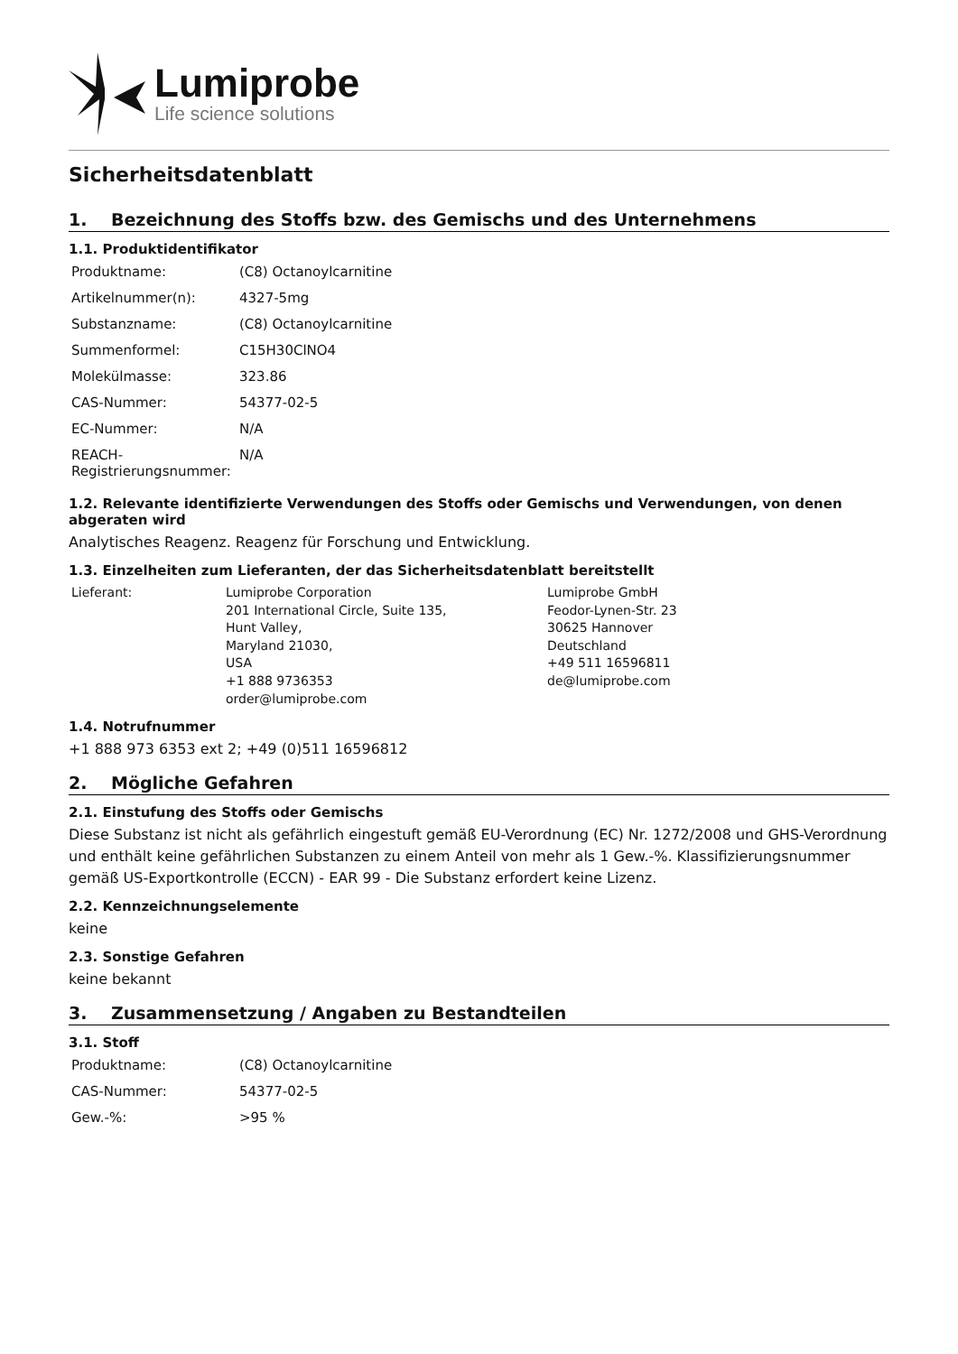Lumiprobe
Life science solutions
Sicherheitsdatenblatt
1. Bezeichnung des Stoffs bzw. des Gemischs und des Unternehmens
1.1. Produktidentifikator
| Produktname: | (C8) Octanoylcarnitine |
| Artikelnummer(n): | 4327-5mg |
| Substanzname: | (C8) Octanoylcarnitine |
| Summenformel: | C15H30ClNO4 |
| Molekülmasse: | 323.86 |
| CAS-Nummer: | 54377-02-5 |
| EC-Nummer: | N/A |
| REACH-Registrierungsnummer: | N/A |
1.2. Relevante identifizierte Verwendungen des Stoffs oder Gemischs und Verwendungen, von denen abgeraten wird
Analytisches Reagenz. Reagenz für Forschung und Entwicklung.
1.3. Einzelheiten zum Lieferanten, der das Sicherheitsdatenblatt bereitstellt
| Lieferant: | Lumiprobe Corporation 201 International Circle, Suite 135, Hunt Valley, Maryland 21030, USA +1 888 9736353 order@lumiprobe.com | Lumiprobe GmbH Feodor-Lynen-Str. 23 30625 Hannover Deutschland +49 511 16596811 de@lumiprobe.com |
1.4. Notrufnummer
+1 888 973 6353 ext 2; +49 (0)511 16596812
2. Mögliche Gefahren
2.1. Einstufung des Stoffs oder Gemischs
Diese Substanz ist nicht als gefährlich eingestuft gemäß EU-Verordnung (EC) Nr. 1272/2008 und GHS-Verordnung und enthält keine gefährlichen Substanzen zu einem Anteil von mehr als 1 Gew.-%. Klassifizierungsnummer gemäß US-Exportkontrolle (ECCN) - EAR 99 - Die Substanz erfordert keine Lizenz.
2.2. Kennzeichnungselemente
keine
2.3. Sonstige Gefahren
keine bekannt
3. Zusammensetzung / Angaben zu Bestandteilen
3.1. Stoff
| Produktname: | (C8) Octanoylcarnitine |
| CAS-Nummer: | 54377-02-5 |
| Gew.-%: | >95 % |